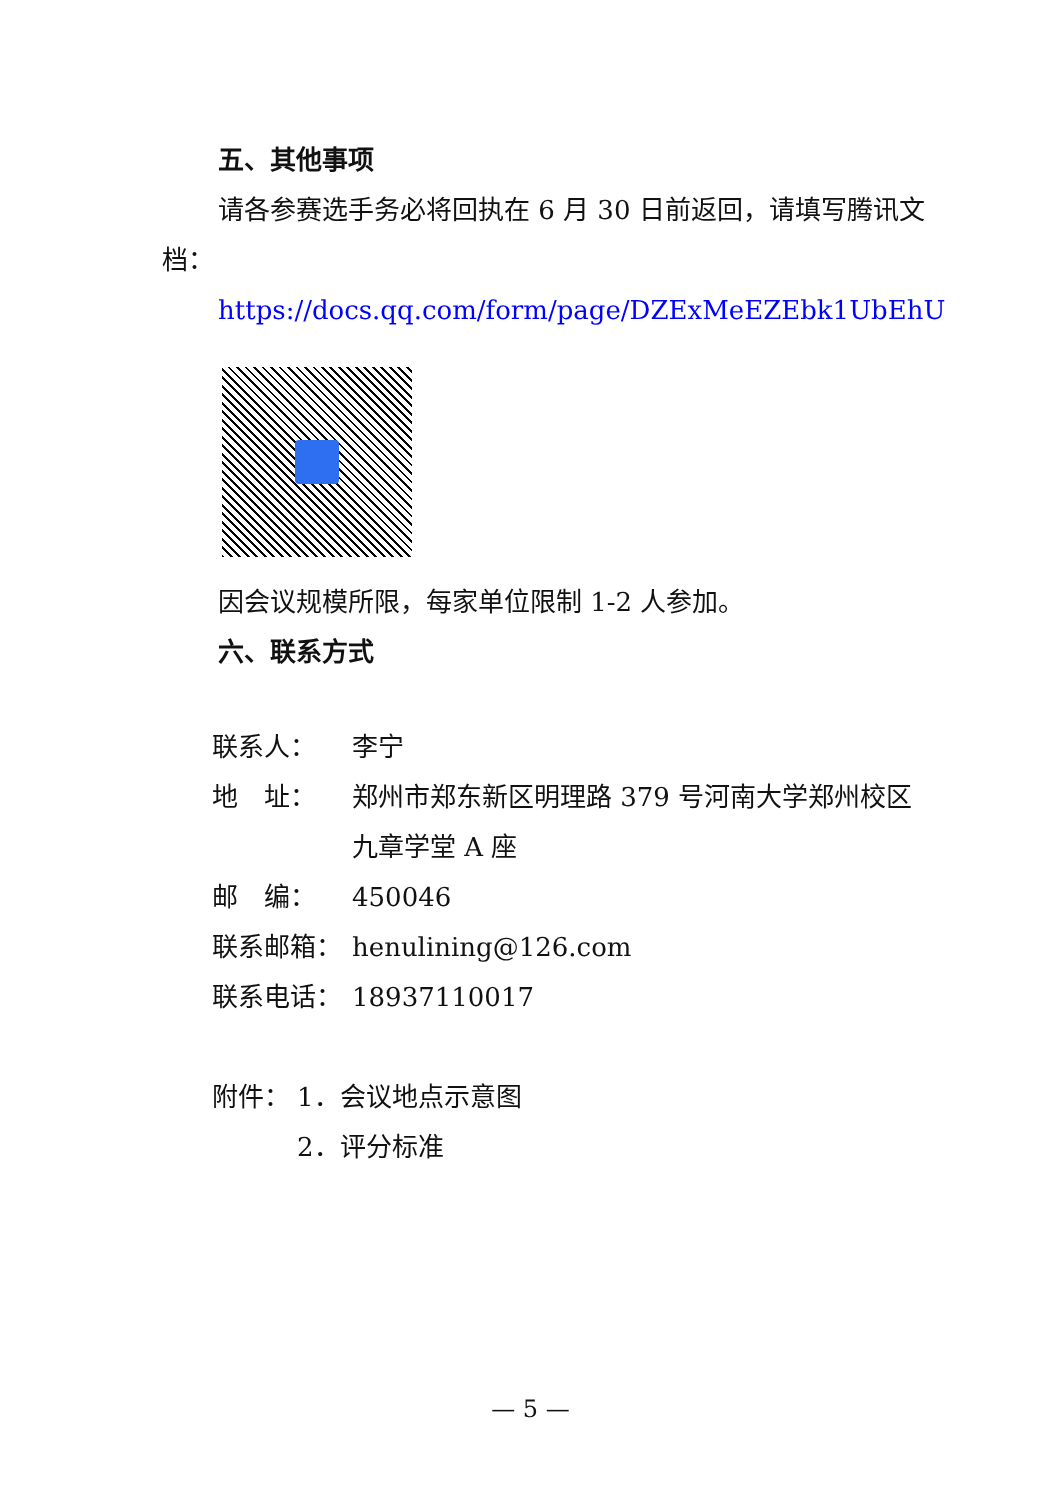五、其他事项
请各参赛选手务必将回执在 6 月 30 日前返回，请填写腾讯文档：
https://docs.qq.com/form/page/DZExMeEZEbk1UbEhU
因会议规模所限，每家单位限制 1-2 人参加。
六、联系方式
联系人： 李宁
地　址： 郑州市郑东新区明理路 379 号河南大学郑州校区九章学堂 A 座
邮　编： 450046
联系邮箱： henulining@126.com
联系电话： 18937110017
附件： 1．会议地点示意图
2．评分标准
— 5 —